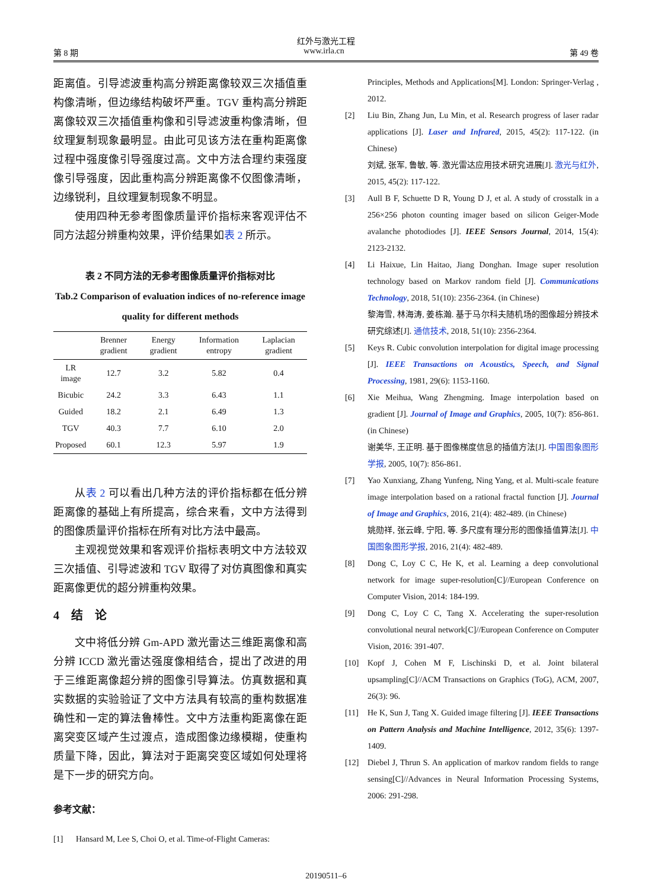红外与激光工程
第 8 期 www.irla.cn 第 49 卷
距离值。引导滤波重构高分辨距离像较双三次插值重构像清晰，但边缘结构破坏严重。TGV 重构高分辨距离像较双三次插值重构像和引导滤波重构像清晰，但纹理复制现象最明显。由此可见该方法在重构距离像过程中强度像引导强度过高。文中方法合理约束强度像引导强度，因此重构高分辨距离像不仅图像清晰，边缘锐利，且纹理复制现象不明显。
使用四种无参考图像质量评价指标来客观评估不同方法超分辨重构效果，评价结果如表 2 所示。
表 2 不同方法的无参考图像质量评价指标对比
Tab.2 Comparison of evaluation indices of no-reference image quality for different methods
| | Brenner gradient | Energy gradient | Information entropy | Laplacian gradient |
| --- | --- | --- | --- | --- |
| LR image | 12.7 | 3.2 | 5.82 | 0.4 |
| Bicubic | 24.2 | 3.3 | 6.43 | 1.1 |
| Guided | 18.2 | 2.1 | 6.49 | 1.3 |
| TGV | 40.3 | 7.7 | 6.10 | 2.0 |
| Proposed | 60.1 | 12.3 | 5.97 | 1.9 |
从表 2 可以看出几种方法的评价指标都在低分辨距离像的基础上有所提高，综合来看，文中方法得到的图像质量评价指标在所有对比方法中最高。
主观视觉效果和客观评价指标表明文中方法较双三次插值、引导滤波和 TGV 取得了对仿真图像和真实距离像更优的超分辨重构效果。
4　结　论
文中将低分辨 Gm-APD 激光雷达三维距离像和高分辨 ICCD 激光雷达强度像相结合，提出了改进的用于三维距离像超分辨的图像引导算法。仿真数据和真实数据的实验验证了文中方法具有较高的重构数据准确性和一定的算法鲁棒性。文中方法重构距离像在距离突变区域产生过渡点，造成图像边缘模糊，使重构质量下降，因此，算法对于距离突变区域如何处理将是下一步的研究方向。
参考文献：
[1] Hansard M, Lee S, Choi O, et al. Time-of-Flight Cameras:
Principles, Methods and Applications[M]. London: Springer-Verlag , 2012.
[2] Liu Bin, Zhang Jun, Lu Min, et al. Research progress of laser radar applications [J]. Laser and Infrared, 2015, 45(2): 117-122. (in Chinese)
刘斌, 张军, 鲁敏, 等. 激光雷达应用技术研究进展[J]. 激光与红外, 2015, 45(2): 117-122.
[3] Aull B F, Schuette D R, Young D J, et al. A study of crosstalk in a 256×256 photon counting imager based on silicon Geiger-Mode avalanche photodiodes [J]. IEEE Sensors Journal, 2014, 15(4): 2123-2132.
[4] Li Haixue, Lin Haitao, Jiang Donghan. Image super resolution technology based on Markov random field [J]. Communications Technology, 2018, 51(10): 2356-2364. (in Chinese)
黎海雪, 林海涛, 姜栋瀚. 基于马尔科夫随机场的图像超分辨技术研究综述[J]. 通信技术, 2018, 51(10): 2356-2364.
[5] Keys R. Cubic convolution interpolation for digital image processing [J]. IEEE Transactions on Acoustics, Speech, and Signal Processing, 1981, 29(6): 1153-1160.
[6] Xie Meihua, Wang Zhengming. Image interpolation based on gradient [J]. Journal of Image and Graphics, 2005, 10(7): 856-861. (in Chinese)
谢美华, 王正明. 基于图像梯度信息的插值方法[J]. 中国图象图形学报, 2005, 10(7): 856-861.
[7] Yao Xunxiang, Zhang Yunfeng, Ning Yang, et al. Multi-scale feature image interpolation based on a rational fractal function [J]. Journal of Image and Graphics, 2016, 21(4): 482-489. (in Chinese)
姚勋祥, 张云峰, 宁阳, 等. 多尺度有理分形的图像插值算法[J]. 中国图象图形学报, 2016, 21(4): 482-489.
[8] Dong C, Loy C C, He K, et al. Learning a deep convolutional network for image super-resolution[C]//European Conference on Computer Vision, 2014: 184-199.
[9] Dong C, Loy C C, Tang X. Accelerating the super-resolution convolutional neural network[C]//European Conference on Computer Vision, 2016: 391-407.
[10] Kopf J, Cohen M F, Lischinski D, et al. Joint bilateral upsampling[C]//ACM Transactions on Graphics (ToG), ACM, 2007, 26(3): 96.
[11] He K, Sun J, Tang X. Guided image filtering [J]. IEEE Transactions on Pattern Analysis and Machine Intelligence, 2012, 35(6): 1397-1409.
[12] Diebel J, Thrun S. An application of markov random fields to range sensing[C]//Advances in Neural Information Processing Systems, 2006: 291-298.
20190511–6